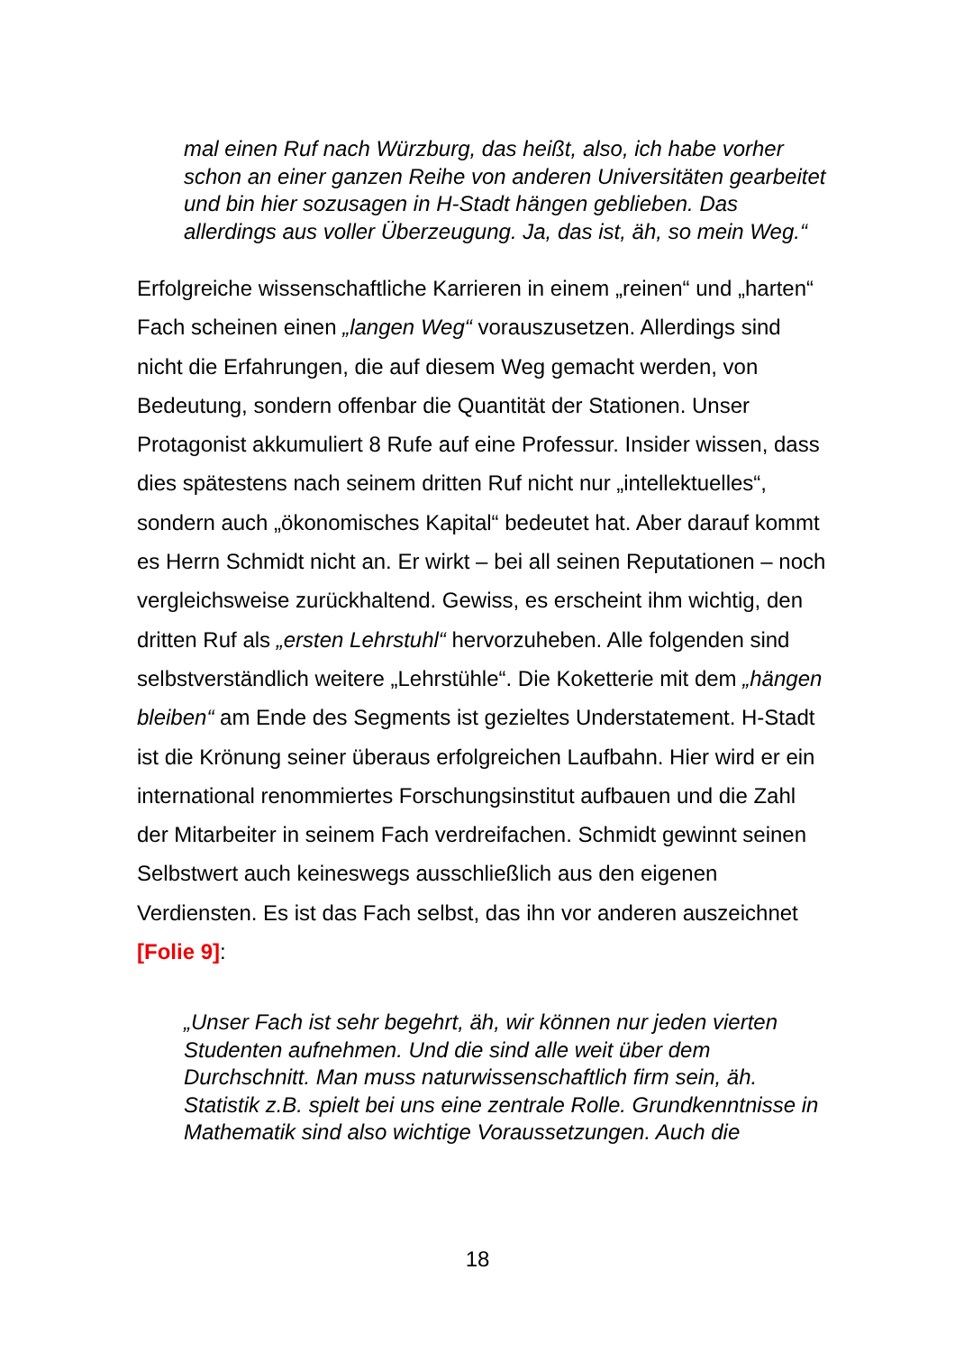mal einen Ruf nach Würzburg, das heißt, also, ich habe vorher schon an einer ganzen Reihe von anderen Universitäten gearbeitet und bin hier sozusagen in H-Stadt hängen geblieben. Das allerdings aus voller Überzeugung. Ja, das ist, äh, so mein Weg.“
Erfolgreiche wissenschaftliche Karrieren in einem „reinen“ und „harten“ Fach scheinen einen „langen Weg“ vorauszusetzen. Allerdings sind nicht die Erfahrungen, die auf diesem Weg gemacht werden, von Bedeutung, sondern offenbar die Quantität der Stationen. Unser Protagonist akkumuliert 8 Rufe auf eine Professur. Insider wissen, dass dies spätestens nach seinem dritten Ruf nicht nur „intellektuelles“, sondern auch „ökonomisches Kapital“ bedeutet hat. Aber darauf kommt es Herrn Schmidt nicht an. Er wirkt – bei all seinen Reputationen – noch vergleichsweise zurückhaltend. Gewiss, es erscheint ihm wichtig, den dritten Ruf als „ersten Lehrstuhl“ hervorzuheben. Alle folgenden sind selbstverständlich weitere „Lehrstühle“. Die Koketterie mit dem „hängen bleiben“ am Ende des Segments ist gezieltes Understatement. H-Stadt ist die Krönung seiner überaus erfolgreichen Laufbahn. Hier wird er ein international renommiertes Forschungsinstitut aufbauen und die Zahl der Mitarbeiter in seinem Fach verdreifachen. Schmidt gewinnt seinen Selbstwert auch keineswegs ausschließlich aus den eigenen Verdiensten. Es ist das Fach selbst, das ihn vor anderen auszeichnet [Folie 9]:
„Unser Fach ist sehr begehrt, äh, wir können nur jeden vierten Studenten aufnehmen. Und die sind alle weit über dem Durchschnitt. Man muss naturwissenschaftlich firm sein, äh. Statistik z.B. spielt bei uns eine zentrale Rolle. Grundkenntnisse in Mathematik sind also wichtige Voraussetzungen. Auch die
18